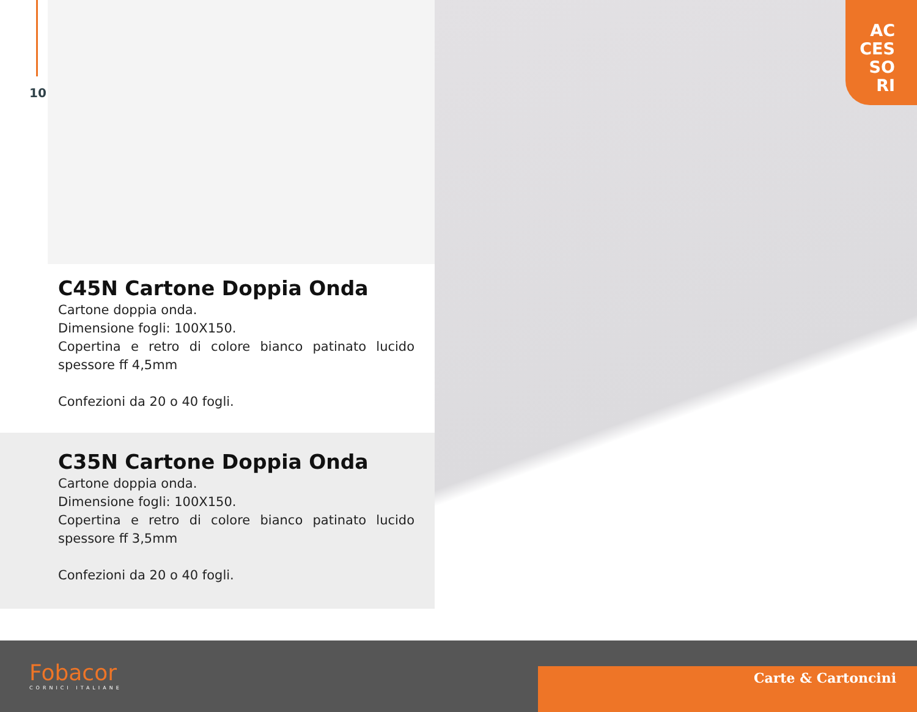10
AC
CES
SO
RI
C45N Cartone Doppia Onda
Cartone doppia onda.
Dimensione fogli: 100X150.
Copertina e retro di colore bianco patinato lucido spessore ff 4,5mm
Confezioni da 20 o 40 fogli.
C35N Cartone Doppia Onda
Cartone doppia onda.
Dimensione fogli: 100X150.
Copertina e retro di colore bianco patinato lucido spessore ff 3,5mm
Confezioni da 20 o 40 fogli.
Fobacor
CORNICI ITALIANE
Carte & Cartoncini